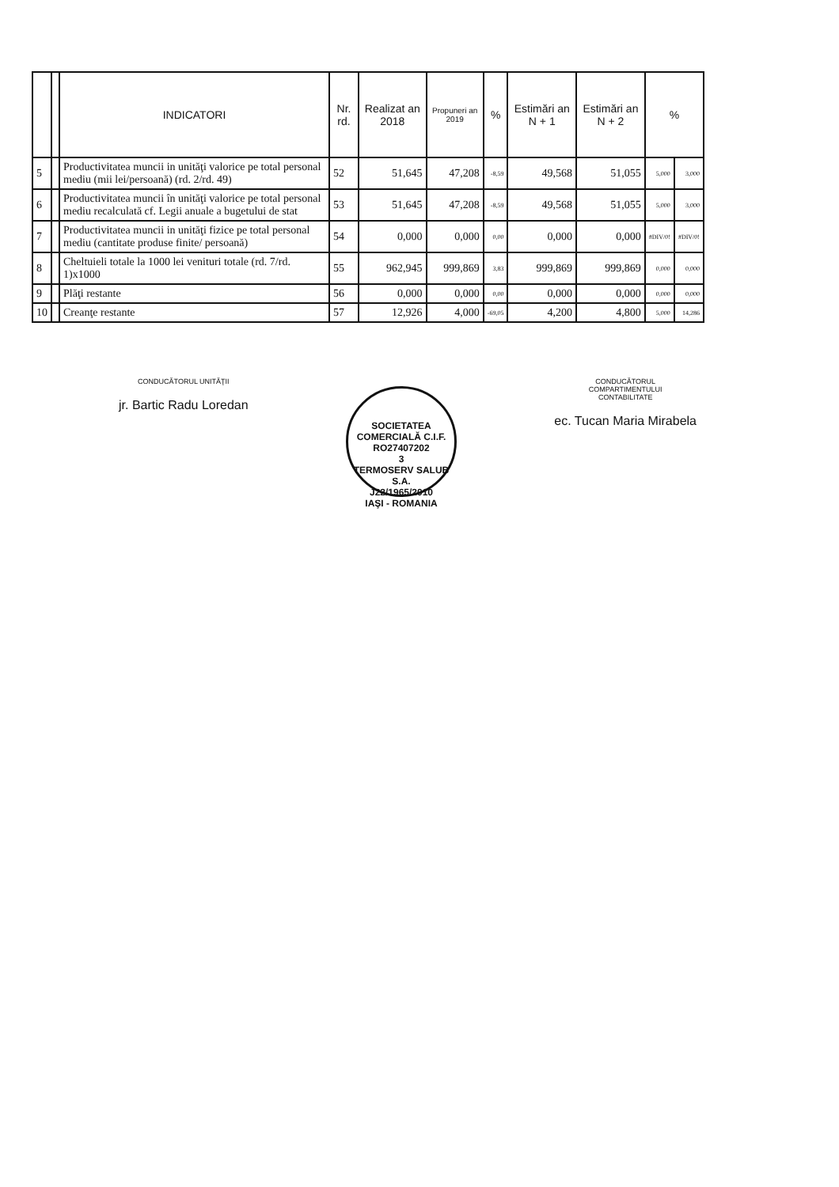| | | INDICATORI | Nr. rd. | Realizat an 2018 | Propuneri an 2019 | % | Estimări an N + 1 | Estimări an N + 2 | % | |
| --- | --- | --- | --- | --- | --- | --- | --- | --- | --- | --- |
| 5 | | Productivitatea muncii in unităţi valorice pe total personal mediu (mii lei/persoană) (rd. 2/rd. 49) | 52 | 51,645 | 47,208 | -8,59 | 49,568 | 51,055 | 5,000 | 3,000 |
| 6 | | Productivitatea muncii în unităţi valorice pe total personal mediu recalculată cf. Legii anuale a bugetului de stat | 53 | 51,645 | 47,208 | -8,59 | 49,568 | 51,055 | 5,000 | 3,000 |
| 7 | | Productivitatea muncii in unităţi fizice pe total personal mediu (cantitate produse finite/ persoană) | 54 | 0,000 | 0,000 | 0,00 | 0,000 | 0,000 | #DIV/0! | #DIV/0! |
| 8 | | Cheltuieli totale la 1000 lei venituri totale (rd. 7/rd. 1)x1000 | 55 | 962,945 | 999,869 | 3,83 | 999,869 | 999,869 | 0,000 | 0,000 |
| 9 | | Plăţi restante | 56 | 0,000 | 0,000 | 0,00 | 0,000 | 0,000 | 0,000 | 0,000 |
| 10 | | Creanţe restante | 57 | 12,926 | 4,000 | -69,05 | 4,200 | 4,800 | 5,000 | 14,286 |
CONDUCĂTORUL UNITĂŢII
jr. Bartic Radu Loredan
SOCIETATEA COMERCIALĂ C.I.F. RO27407202
3
TERMOSERV SALUB S.A.
J22/1965/2010
IAŞI - ROMANIA
CONDUCĂTORUL
COMPARTIMENTULUI
CONTABILITATE
ec. Tucan Maria Mirabela